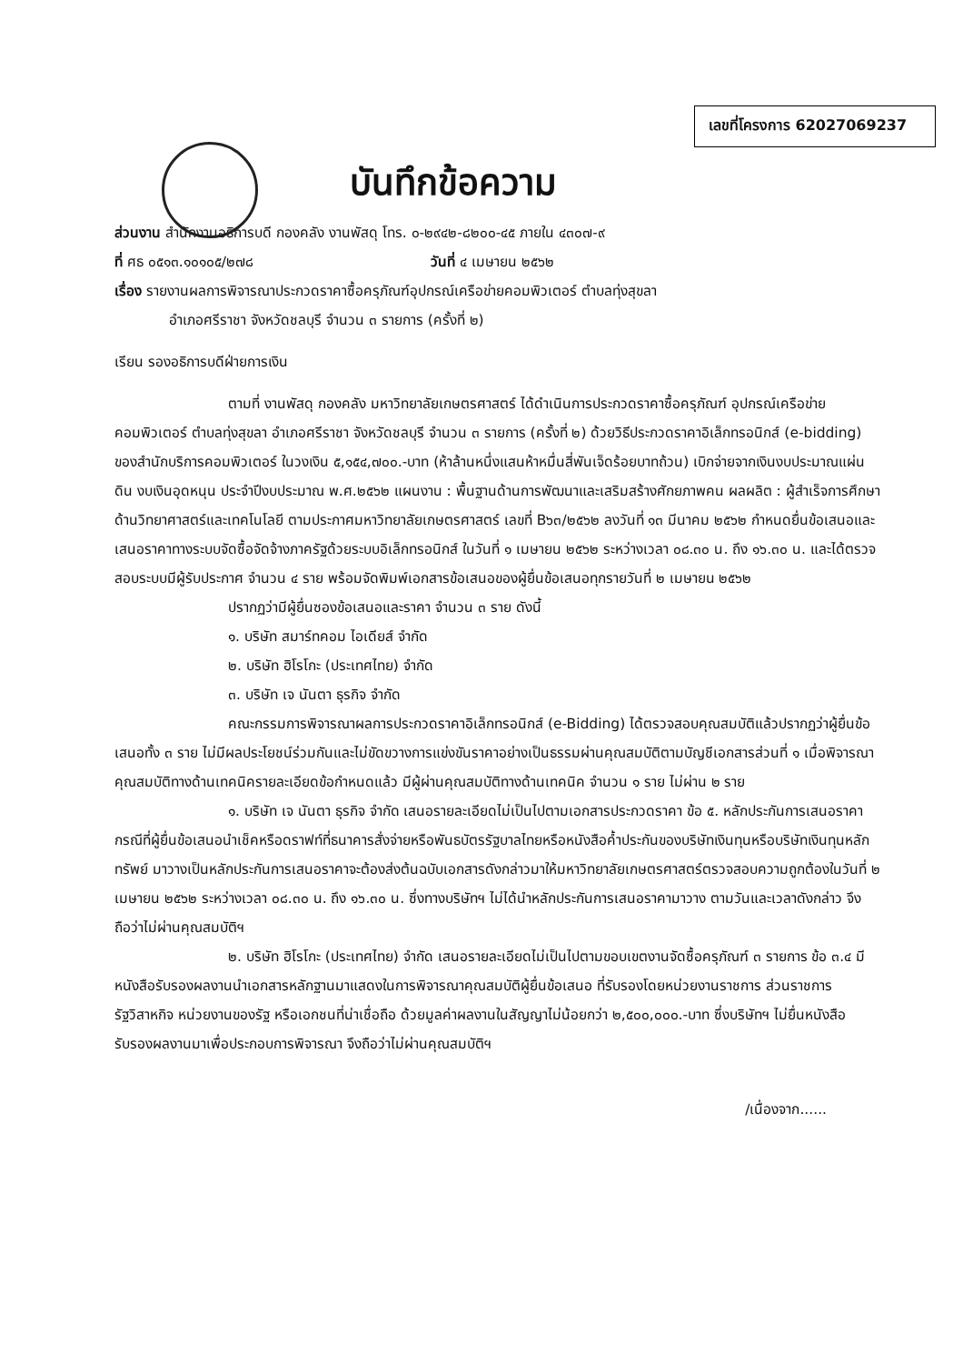เลขที่โครงการ 62027069237
บันทึกข้อความ
ส่วนงาน สำนักงานอธิการบดี กองคลัง งานพัสดุ โทร. ๐-๒๙๔๒-๘๒๐๐-๔๕ ภายใน ๔๓๐๗-๙
ที่ ศธ ๐๕๑๓.๑๐๑๐๕/๒๗๘ วันที่ ๔ เมษายน ๒๕๖๒
เรื่อง รายงานผลการพิจารณาประกวดราคาซื้อครุภัณฑ์อุปกรณ์เครือข่ายคอมพิวเตอร์ ตำบลทุ่งสุขลา
อำเภอศรีราชา จังหวัดชลบุรี จำนวน ๓ รายการ (ครั้งที่ ๒)
เรียน รองอธิการบดีฝ่ายการเงิน
ตามที่ งานพัสดุ กองคลัง มหาวิทยาลัยเกษตรศาสตร์ ได้ดำเนินการประกวดราคาซื้อครุภัณฑ์ อุปกรณ์เครือข่ายคอมพิวเตอร์ ตำบลทุ่งสุขลา อำเภอศรีราชา จังหวัดชลบุรี จำนวน ๓ รายการ (ครั้งที่ ๒) ด้วยวิธีประกวดราคาอิเล็กทรอนิกส์ (e-bidding) ของสำนักบริการคอมพิวเตอร์ ในวงเงิน ๕,๑๕๔,๗๐๐.-บาท (ห้าล้านหนึ่งแสนห้าหมื่นสี่พันเจ็ดร้อยบาทถ้วน) เบิกจ่ายจากเงินงบประมาณแผ่นดิน งบเงินอุดหนุน ประจำปีงบประมาณ พ.ศ.๒๕๖๒ แผนงาน : พื้นฐานด้านการพัฒนาและเสริมสร้างศักยภาพคน ผลผลิต : ผู้สำเร็จการศึกษาด้านวิทยาศาสตร์และเทคโนโลยี ตามประกาศมหาวิทยาลัยเกษตรศาสตร์ เลขที่ B๖๓/๒๕๖๒ ลงวันที่ ๑๓ มีนาคม ๒๕๖๒ กำหนดยื่นข้อเสนอและเสนอราคาทางระบบจัดซื้อจัดจ้างภาครัฐด้วยระบบอิเล็กทรอนิกส์ ในวันที่ ๑ เมษายน ๒๕๖๒ ระหว่างเวลา ๐๘.๓๐ น. ถึง ๑๖.๓๐ น. และได้ตรวจสอบระบบมีผู้รับประกาศ จำนวน ๔ ราย พร้อมจัดพิมพ์เอกสารข้อเสนอของผู้ยื่นข้อเสนอทุกรายวันที่ ๒ เมษายน ๒๕๖๒
ปรากฏว่ามีผู้ยื่นซองข้อเสนอและราคา จำนวน ๓ ราย ดังนี้
๑. บริษัท สมาร์ทคอม ไอเดียส์ จำกัด
๒. บริษัท ฮิโรโกะ (ประเทศไทย) จำกัด
๓. บริษัท เจ นันตา ธุรกิจ จำกัด
คณะกรรมการพิจารณาผลการประกวดราคาอิเล็กทรอนิกส์ (e-Bidding) ได้ตรวจสอบคุณสมบัติแล้วปรากฏว่าผู้ยื่นข้อเสนอทั้ง ๓ ราย ไม่มีผลประโยชน์ร่วมกันและไม่ขัดขวางการแข่งขันราคาอย่างเป็นธรรมผ่านคุณสมบัติตามบัญชีเอกสารส่วนที่ ๑ เมื่อพิจารณาคุณสมบัติทางด้านเทคนิครายละเอียดข้อกำหนดแล้ว มีผู้ผ่านคุณสมบัติทางด้านเทคนิค จำนวน ๑ ราย ไม่ผ่าน ๒ ราย
๑. บริษัท เจ นันตา ธุรกิจ จำกัด เสนอรายละเอียดไม่เป็นไปตามเอกสารประกวดราคา ข้อ ๕. หลักประกันการเสนอราคา กรณีที่ผู้ยื่นข้อเสนอนำเช็คหรือดราฟท์ที่ธนาคารสั่งจ่ายหรือพันธบัตรรัฐบาลไทยหรือหนังสือค้ำประกันของบริษัทเงินทุนหรือบริษัทเงินทุนหลักทรัพย์ มาวางเป็นหลักประกันการเสนอราคาจะต้องส่งต้นฉบับเอกสารดังกล่าวมาให้มหาวิทยาลัยเกษตรศาสตร์ตรวจสอบความถูกต้องในวันที่ ๒ เมษายน ๒๕๖๒ ระหว่างเวลา ๐๘.๓๐ น. ถึง ๑๖.๓๐ น. ซึ่งทางบริษัทฯ ไม่ได้นำหลักประกันการเสนอราคามาวาง ตามวันและเวลาดังกล่าว จึงถือว่าไม่ผ่านคุณสมบัติฯ
๒. บริษัท ฮิโรโกะ (ประเทศไทย) จำกัด เสนอรายละเอียดไม่เป็นไปตามขอบเขตงานจัดซื้อครุภัณฑ์ ๓ รายการ ข้อ ๓.๔ มีหนังสือรับรองผลงานนำเอกสารหลักฐานมาแสดงในการพิจารณาคุณสมบัติผู้ยื่นข้อเสนอ ที่รับรองโดยหน่วยงานราชการ ส่วนราชการรัฐวิสาหกิจ หน่วยงานของรัฐ หรือเอกชนที่น่าเชื่อถือ ด้วยมูลค่าผลงานในสัญญาไม่น้อยกว่า ๒,๕๐๐,๐๐๐.-บาท ซึ่งบริษัทฯ ไม่ยื่นหนังสือรับรองผลงานมาเพื่อประกอบการพิจารณา จึงถือว่าไม่ผ่านคุณสมบัติฯ
/เนื่องจาก......